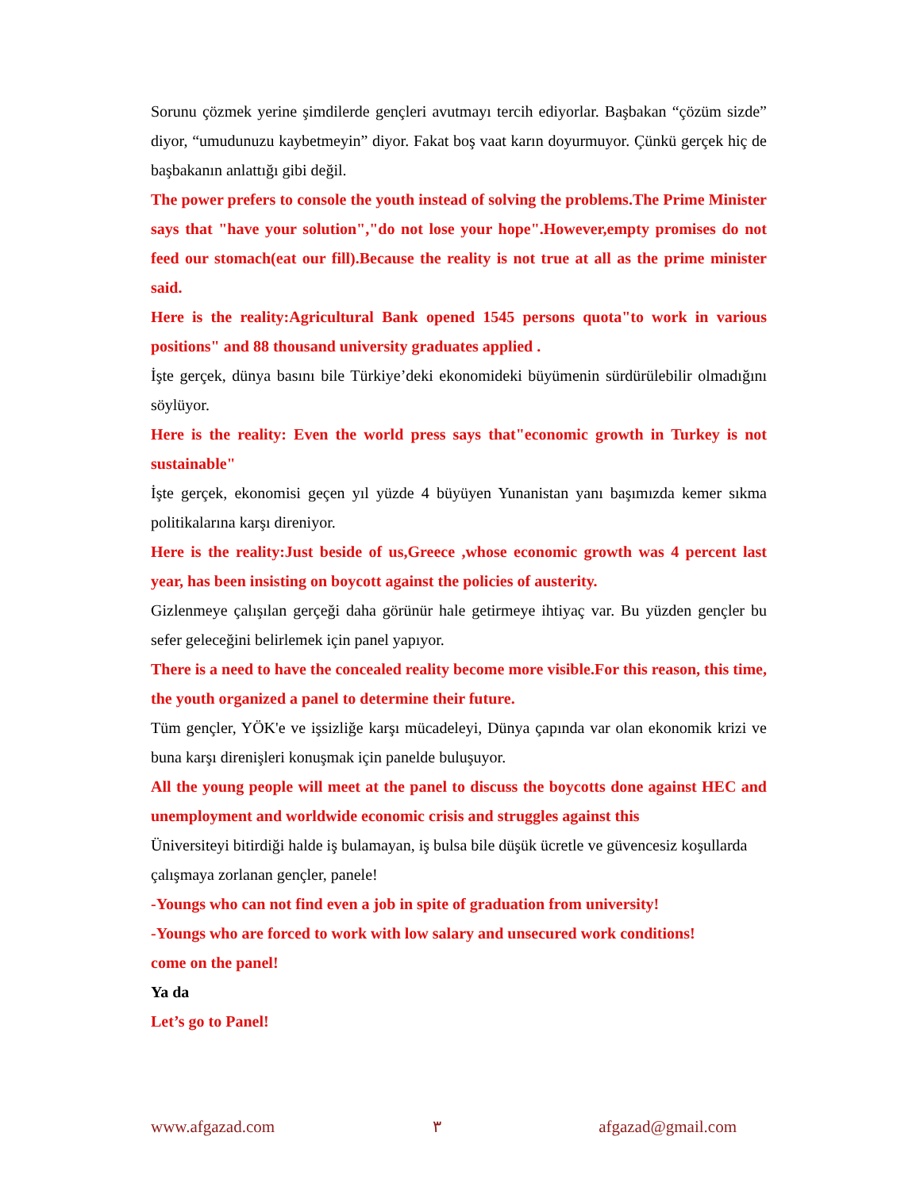Sorunu çözmek yerine şimdilerde gençleri avutmayı tercih ediyorlar. Başbakan “çözüm sizde” diyor, “umudunuzu kaybetmeyin” diyor. Fakat boş vaat karın doyurmuyor. Çünkü gerçek hiç de başbakanın anlattığı gibi değil.
The power prefers to console the youth instead of solving the problems.The Prime Minister says that "have your solution","do not lose your hope".However,empty promises do not feed our stomach(eat our fill).Because the reality is not true at all as the prime minister said.
Here is the reality:Agricultural Bank opened 1545 persons quota"to work in various positions" and 88 thousand university graduates applied .
İşte gerçek, dünya basını bile Türkiye’deki ekonomideki büyümenin sürdürülebilir olmadığını söylüyor.
Here is the reality: Even the world press says that"economic growth in Turkey is not sustainable"
İşte gerçek, ekonomisi geçen yıl yüzde 4 büyüyen Yunanistan yanı başımızda kemer sıkma politikalarına karşı direniyor.
Here is the reality:Just beside of us,Greece ,whose economic growth was 4 percent last year, has been insisting on boycott against the policies of austerity.
Gizlenmeye çalışılan gerçeği daha görünür hale getirmeye ihtiyaç var. Bu yüzden gençler bu sefer geleceğini belirlemek için panel yapıyor.
There is a need to have the concealed reality become more visible.For this reason, this time, the youth organized a panel to determine their future.
Tüm gençler, YÖK'e ve işsizliğe karşı mücadeleyi, Dünya çapında var olan ekonomik krizi ve buna karşı direnişleri konuşmak için panelde buluşuyor.
All the young people will meet at the panel to discuss the boycotts done against HEC and unemployment and worldwide economic crisis and struggles against this
Üniversiteyi bitirdiği halde iş bulamayan, iş bulsa bile düşük ücretle ve güvencesiz koşullarda
çalışmaya zorlanan gençler, panele!
-Youngs who can not find even a job in spite of graduation from university!
-Youngs who are forced to work with low salary and unsecured work conditions!
come on the panel!
Ya da
Let’s go to Panel!
www.afgazad.com ٣ afgazad@gmail.com